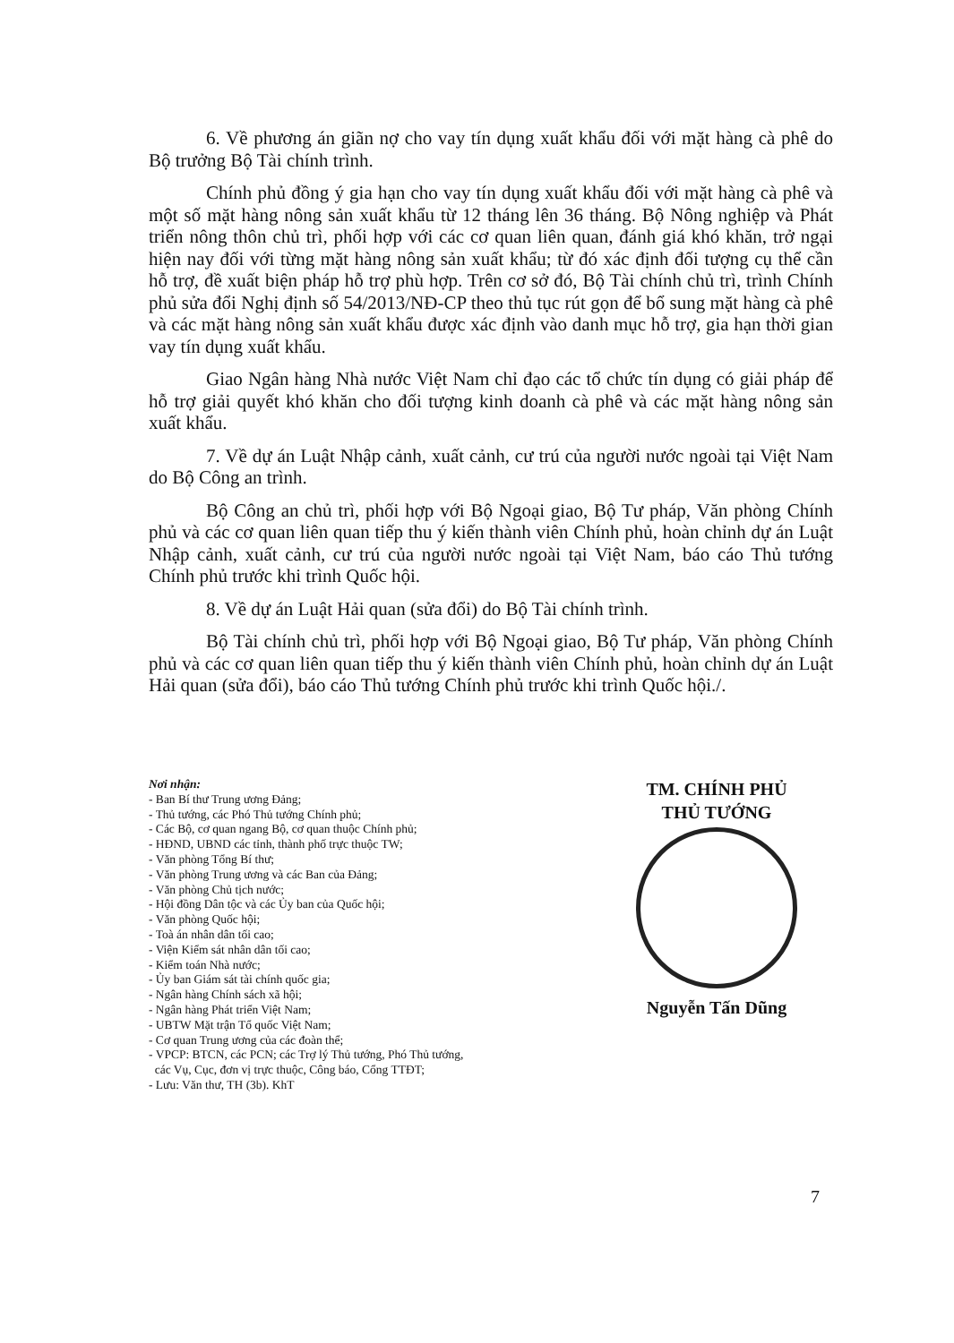6. Về phương án giãn nợ cho vay tín dụng xuất khẩu đối với mặt hàng cà phê do Bộ trưởng Bộ Tài chính trình.
Chính phủ đồng ý gia hạn cho vay tín dụng xuất khẩu đối với mặt hàng cà phê và một số mặt hàng nông sản xuất khẩu từ 12 tháng lên 36 tháng. Bộ Nông nghiệp và Phát triển nông thôn chủ trì, phối hợp với các cơ quan liên quan, đánh giá khó khăn, trở ngại hiện nay đối với từng mặt hàng nông sản xuất khẩu; từ đó xác định đối tượng cụ thể cần hỗ trợ, đề xuất biện pháp hỗ trợ phù hợp. Trên cơ sở đó, Bộ Tài chính chủ trì, trình Chính phủ sửa đổi Nghị định số 54/2013/NĐ-CP theo thủ tục rút gọn để bổ sung mặt hàng cà phê và các mặt hàng nông sản xuất khẩu được xác định vào danh mục hỗ trợ, gia hạn thời gian vay tín dụng xuất khẩu.
Giao Ngân hàng Nhà nước Việt Nam chỉ đạo các tổ chức tín dụng có giải pháp để hỗ trợ giải quyết khó khăn cho đối tượng kinh doanh cà phê và các mặt hàng nông sản xuất khẩu.
7. Về dự án Luật Nhập cảnh, xuất cảnh, cư trú của người nước ngoài tại Việt Nam do Bộ Công an trình.
Bộ Công an chủ trì, phối hợp với Bộ Ngoại giao, Bộ Tư pháp, Văn phòng Chính phủ và các cơ quan liên quan tiếp thu ý kiến thành viên Chính phủ, hoàn chỉnh dự án Luật Nhập cảnh, xuất cảnh, cư trú của người nước ngoài tại Việt Nam, báo cáo Thủ tướng Chính phủ trước khi trình Quốc hội.
8. Về dự án Luật Hải quan (sửa đổi) do Bộ Tài chính trình.
Bộ Tài chính chủ trì, phối hợp với Bộ Ngoại giao, Bộ Tư pháp, Văn phòng Chính phủ và các cơ quan liên quan tiếp thu ý kiến thành viên Chính phủ, hoàn chỉnh dự án Luật Hải quan (sửa đổi), báo cáo Thủ tướng Chính phủ trước khi trình Quốc hội./.
Nơi nhận:
- Ban Bí thư Trung ương Đảng;
- Thủ tướng, các Phó Thủ tướng Chính phủ;
- Các Bộ, cơ quan ngang Bộ, cơ quan thuộc Chính phủ;
- HĐND, UBND các tỉnh, thành phố trực thuộc TW;
- Văn phòng Tổng Bí thư;
- Văn phòng Trung ương và các Ban của Đảng;
- Văn phòng Chủ tịch nước;
- Hội đồng Dân tộc và các Ủy ban của Quốc hội;
- Văn phòng Quốc hội;
- Toà án nhân dân tối cao;
- Viện Kiểm sát nhân dân tối cao;
- Kiểm toán Nhà nước;
- Ủy ban Giám sát tài chính quốc gia;
- Ngân hàng Chính sách xã hội;
- Ngân hàng Phát triển Việt Nam;
- UBTW Mặt trận Tổ quốc Việt Nam;
- Cơ quan Trung ương của các đoàn thể;
- VPCP: BTCN, các PCN; các Trợ lý Thủ tướng, Phó Thủ tướng,
các Vụ, Cục, đơn vị trực thuộc, Công báo, Cổng TTĐT;
- Lưu: Văn thư, TH (3b). KhT
TM. CHÍNH PHỦ
THỦ TƯỚNG
Nguyễn Tấn Dũng
7